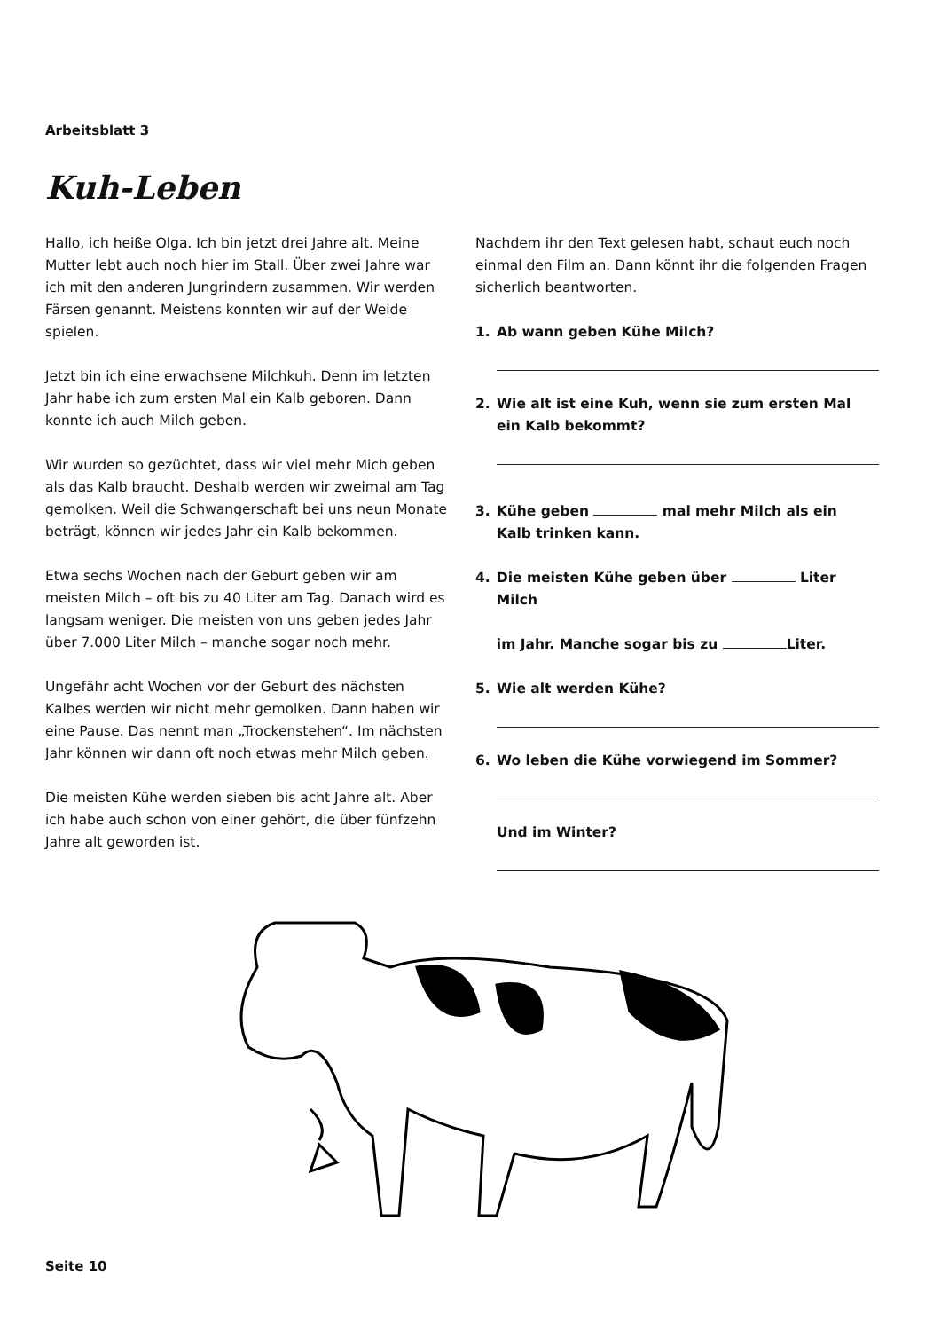Arbeitsblatt 3
Kuh-Leben
Hallo, ich heiße Olga. Ich bin jetzt drei Jahre alt. Meine Mutter lebt auch noch hier im Stall. Über zwei Jahre war ich mit den anderen Jungrindern zusammen. Wir werden Färsen genannt. Meistens konnten wir auf der Weide spielen.
Jetzt bin ich eine erwachsene Milchkuh. Denn im letzten Jahr habe ich zum ersten Mal ein Kalb geboren. Dann konnte ich auch Milch geben.
Wir wurden so gezüchtet, dass wir viel mehr Mich geben als das Kalb braucht. Deshalb werden wir zweimal am Tag gemolken. Weil die Schwangerschaft bei uns neun Monate beträgt, können wir jedes Jahr ein Kalb bekommen.
Etwa sechs Wochen nach der Geburt geben wir am meisten Milch – oft bis zu 40 Liter am Tag. Danach wird es langsam weniger. Die meisten von uns geben jedes Jahr über 7.000 Liter Milch – manche sogar noch mehr.
Ungefähr acht Wochen vor der Geburt des nächsten Kalbes werden wir nicht mehr gemolken. Dann haben wir eine Pause. Das nennt man „Trockenstehen“. Im nächsten Jahr können wir dann oft noch etwas mehr Milch geben.
Die meisten Kühe werden sieben bis acht Jahre alt. Aber ich habe auch schon von einer gehört, die über fünfzehn Jahre alt geworden ist.
Nachdem ihr den Text gelesen habt, schaut euch noch einmal den Film an. Dann könnt ihr die folgenden Fragen sicherlich beantworten.
1. Ab wann geben Kühe Milch?
2. Wie alt ist eine Kuh, wenn sie zum ersten Mal
ein Kalb bekommt?
3. Kühe geben mal mehr Milch als ein
Kalb trinken kann.
4. Die meisten Kühe geben über Liter Milch
im Jahr. Manche sogar bis zu Liter.
5. Wie alt werden Kühe?
6. Wo leben die Kühe vorwiegend im Sommer?
Und im Winter?
Seite 10